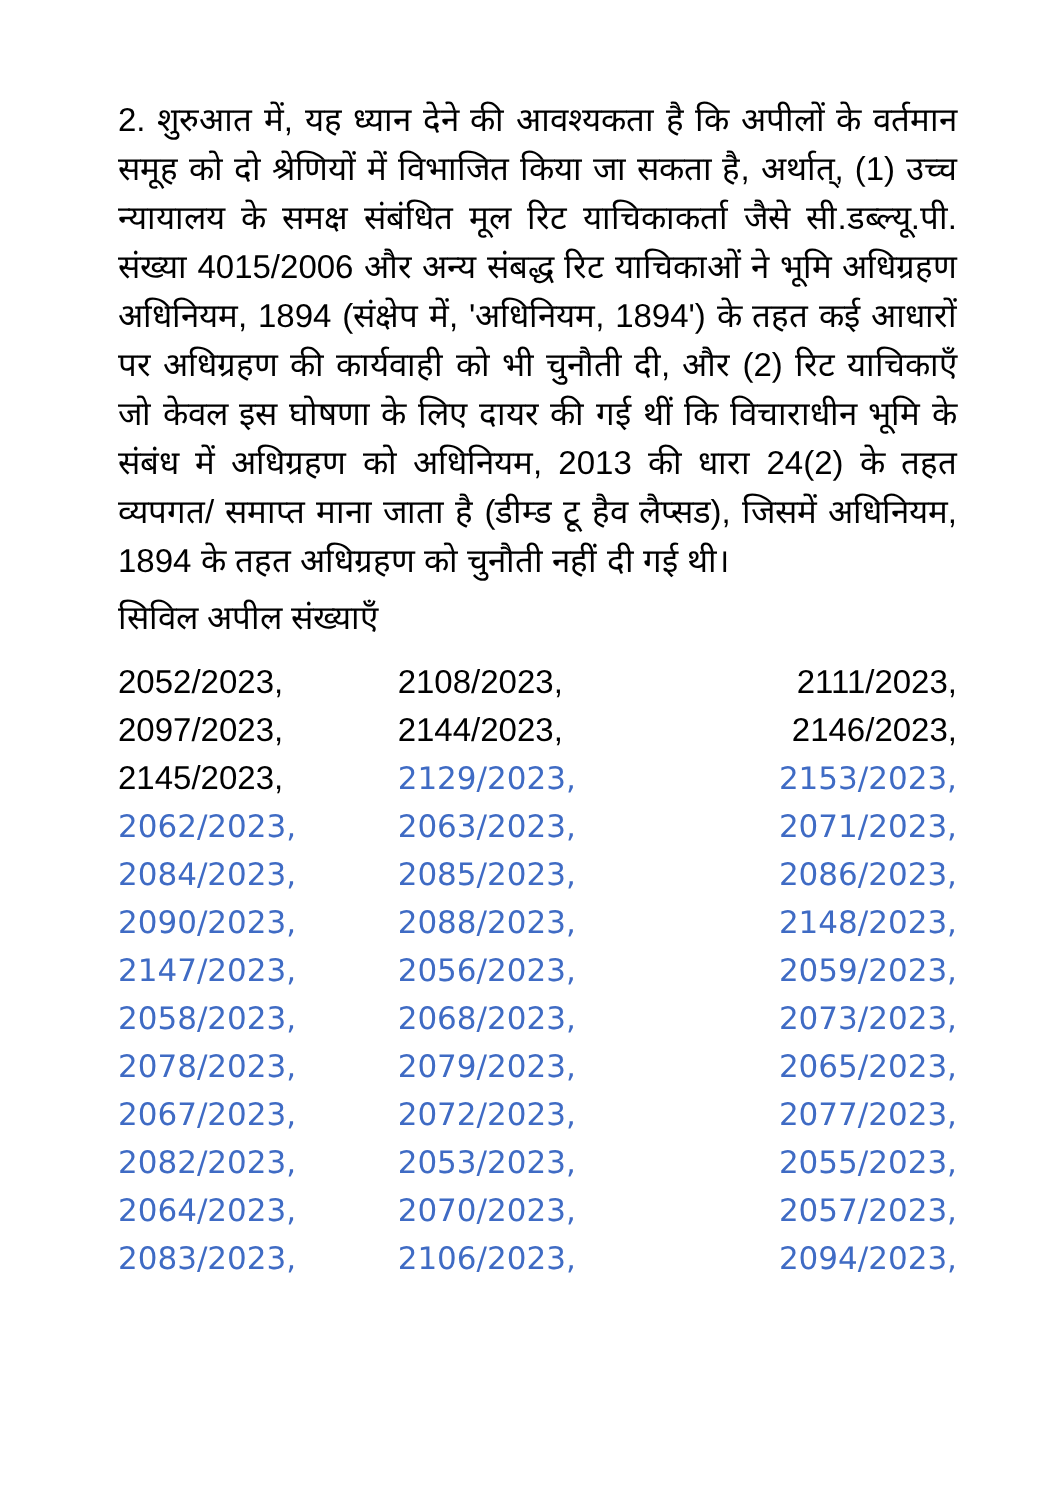2. शुरुआत में, यह ध्यान देने की आवश्यकता है कि अपीलों के वर्तमान समूह को दो श्रेणियों में विभाजित किया जा सकता है, अर्थात्, (1) उच्च न्यायालय के समक्ष संबंधित मूल रिट याचिकाकर्ता जैसे सी.डब्ल्यू.पी. संख्या 4015/2006 और अन्य संबद्ध रिट याचिकाओं ने भूमि अधिग्रहण अधिनियम, 1894 (संक्षेप में, 'अधिनियम, 1894') के तहत कई आधारों पर अधिग्रहण की कार्यवाही को भी चुनौती दी, और (2) रिट याचिकाएँ जो केवल इस घोषणा के लिए दायर की गई थीं कि विचाराधीन भूमि के संबंध में अधिग्रहण को अधिनियम, 2013 की धारा 24(2) के तहत व्यपगत/ समाप्त माना जाता है (डीम्ड टू हैव लैप्सड), जिसमें अधिनियम, 1894 के तहत अधिग्रहण को चुनौती नहीं दी गई थी।
सिविल अपील संख्याएँ
2052/2023, 2108/2023, 2111/2023, 2097/2023, 2144/2023, 2146/2023, 2145/2023, 2129/2023, 2153/2023, 2062/2023, 2063/2023, 2071/2023, 2084/2023, 2085/2023, 2086/2023, 2090/2023, 2088/2023, 2148/2023, 2147/2023, 2056/2023, 2059/2023, 2058/2023, 2068/2023, 2073/2023, 2078/2023, 2079/2023, 2065/2023, 2067/2023, 2072/2023, 2077/2023, 2082/2023, 2053/2023, 2055/2023, 2064/2023, 2070/2023, 2057/2023, 2083/2023, 2106/2023, 2094/2023,